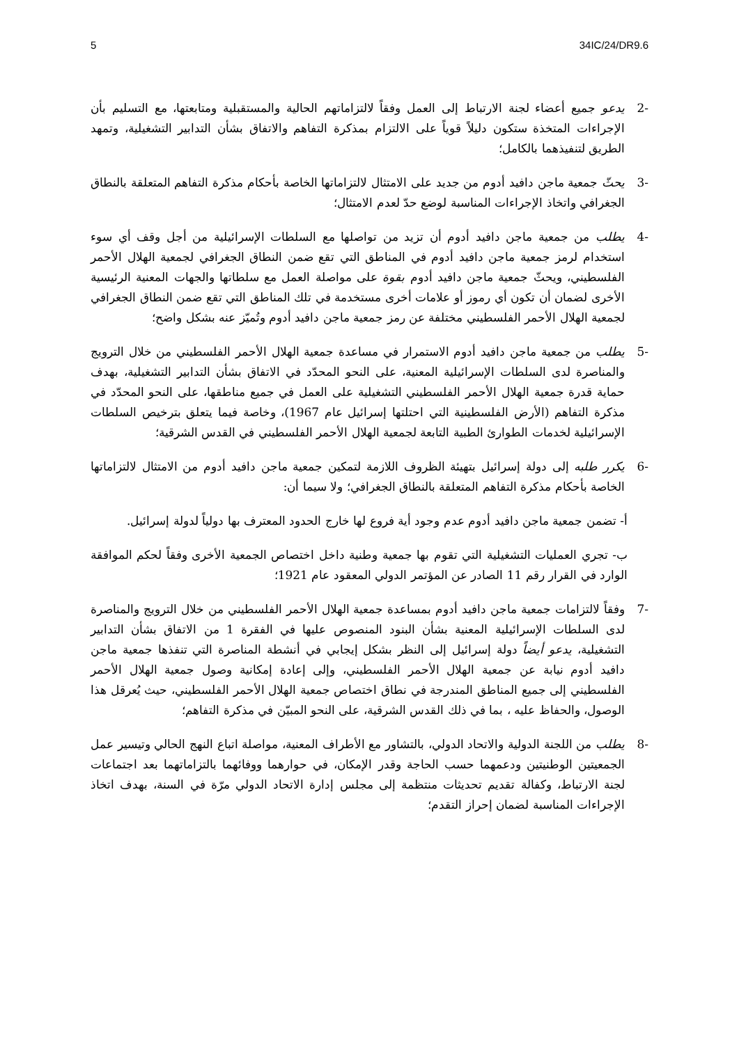5 34IC/24/DR9.6
-2 يدعو جميع أعضاء لجنة الارتباط إلى العمل وفقاً لالتزاماتهم الحالية والمستقبلية ومتابعتها، مع التسليم بأن الإجراءات المتخذة ستكون دليلاً قوياً على الالتزام بمذكرة التفاهم والاتفاق بشأن التدابير التشغيلية، وتمهد الطريق لتنفيذهما بالكامل؛
-3 يحثّ جمعية ماجن دافيد أدوم من جديد على الامتثال لالتزاماتها الخاصة بأحكام مذكرة التفاهم المتعلقة بالنطاق الجغرافي واتخاذ الإجراءات المناسبة لوضع حدّ لعدم الامتثال؛
-4 يطلب من جمعية ماجن دافيد أدوم أن تزيد من تواصلها مع السلطات الإسرائيلية من أجل وقف أي سوء استخدام لرمز جمعية ماجن دافيد أدوم في المناطق التي تقع ضمن النطاق الجغرافي لجمعية الهلال الأحمر الفلسطيني، ويحثّ جمعية ماجن دافيد أدوم بقوة على مواصلة العمل مع سلطاتها والجهات المعنية الرئيسية الأخرى لضمان أن تكون أي رموز أو علامات أخرى مستخدمة في تلك المناطق التي تقع ضمن النطاق الجغرافي لجمعية الهلال الأحمر الفلسطيني مختلفة عن رمز جمعية ماجن دافيد أدوم وتُميّز عنه بشكل واضح؛
-5 يطلب من جمعية ماجن دافيد أدوم الاستمرار في مساعدة جمعية الهلال الأحمر الفلسطيني من خلال الترويج والمناصرة لدى السلطات الإسرائيلية المعنية، على النحو المحدّد في الاتفاق بشأن التدابير التشغيلية، بهدف حماية قدرة جمعية الهلال الأحمر الفلسطيني التشغيلية على العمل في جميع مناطقها، على النحو المحدّد في مذكرة التفاهم (الأرض الفلسطينية التي احتلتها إسرائيل عام 1967)، وخاصة فيما يتعلق بترخيص السلطات الإسرائيلية لخدمات الطوارئ الطبية التابعة لجمعية الهلال الأحمر الفلسطيني في القدس الشرقية؛
-6 يكرر طلبه إلى دولة إسرائيل بتهيئة الظروف اللازمة لتمكين جمعية ماجن دافيد أدوم من الامتثال لالتزاماتها الخاصة بأحكام مذكرة التفاهم المتعلقة بالنطاق الجغرافي؛ ولا سيما أن:
أ- تضمن جمعية ماجن دافيد أدوم عدم وجود أية فروع لها خارج الحدود المعترف بها دولياً لدولة إسرائيل.
ب- تجري العمليات التشغيلية التي تقوم بها جمعية وطنية داخل اختصاص الجمعية الأخرى وفقاً لحكم الموافقة الوارد في القرار رقم 11 الصادر عن المؤتمر الدولي المعقود عام 1921؛
-7 وفقاً لالتزامات جمعية ماجن دافيد أدوم بمساعدة جمعية الهلال الأحمر الفلسطيني من خلال الترويج والمناصرة لدى السلطات الإسرائيلية المعنية بشأن البنود المنصوص عليها في الفقرة 1 من الاتفاق بشأن التدابير التشغيلية، يدعو أيضاً دولة إسرائيل إلى النظر بشكل إيجابي في أنشطة المناصرة التي تنفذها جمعية ماجن دافيد أدوم نيابة عن جمعية الهلال الأحمر الفلسطيني، وإلى إعادة إمكانية وصول جمعية الهلال الأحمر الفلسطيني إلى جميع المناطق المندرجة في نطاق اختصاص جمعية الهلال الأحمر الفلسطيني، حيث يُعرقل هذا الوصول، والحفاظ عليه ، بما في ذلك القدس الشرقية، على النحو المبيّن في مذكرة التفاهم؛
-8 يطلب من اللجنة الدولية والاتحاد الدولي، بالتشاور مع الأطراف المعنية، مواصلة اتباع النهج الحالي وتيسير عمل الجمعيتين الوطنيتين ودعمهما حسب الحاجة وقدر الإمكان، في حوارهما ووفائهما بالتزاماتهما بعد اجتماعات لجنة الارتباط، وكفالة تقديم تحديثات منتظمة إلى مجلس إدارة الاتحاد الدولي مرّة في السنة، بهدف اتخاذ الإجراءات المناسبة لضمان إحراز التقدم؛